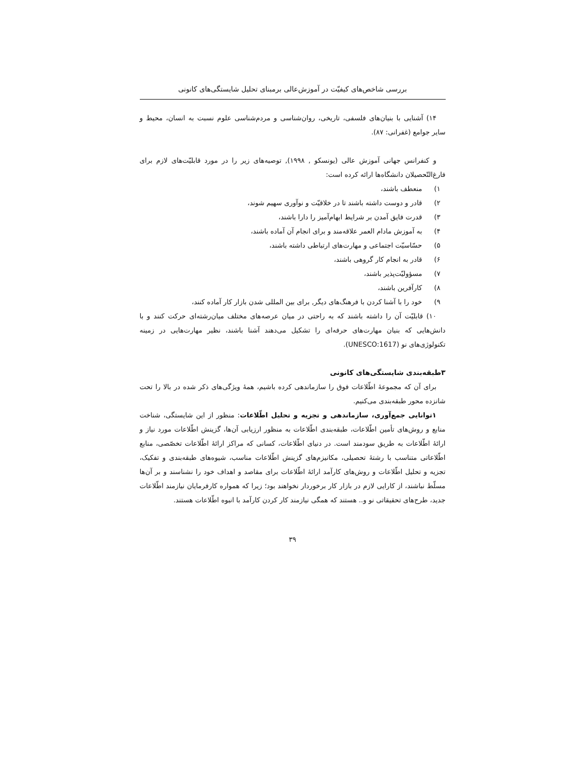بررسی شاخص‌های کیفیّت در آموزش‌عالی برمبنای تحلیل شایستگی‌های کانونی
۱۴) آشنایی با بنیان‌های فلسفی، تاریخی، روان‌شناسی و مردم‌شناسی علوم نسبت به انسان، محیط و سایر جوامع (غفرانی: ۸۷).
و کنفرانس جهانی آموزش عالی (یونسکو , ۱۹۹۸), توصیه‌های زیر را در مورد قابلیّت‌های لازم برای فارغ‌التّحصیلان دانشگاه‌ها ارائه کرده است:
۱) منعطف باشند،
۲) قادر و دوست داشته باشند تا در خلاقیّت و نوآوری سهیم شوند،
۳) قدرت فایق آمدن بر شرایط ابهام‌آمیز را دارا باشند،
۴) به آموزش مادام العمر علاقه‌مند و برای انجام آن آماده باشند،
۵) حسّاسیّت اجتماعی و مهارت‌های ارتباطی داشته باشند،
۶) قادر به انجام کار گروهی باشند،
۷) مسؤولیّت‌پذیر باشند،
۸) کارآفرین باشند،
۹) خود را با آشنا کردن با فرهنگ‌های دیگر, برای بین المللی شدن بازار کار آماده کنند،
۱۰) قابلیّت آن را داشته باشند که به راحتی در میان عرصه‌های مختلف میان‌رشته‌ای حرکت کنند و با دانش‌هایی که بنیان مهارت‌های حرفه‌ای را تشکیل می‌دهند آشنا باشند، نظیر مهارت‌هایی در زمینه تکنولوژی‌های نو (UNESCO:1617).
۳طبقه‌بندی شایستگی‌های کانونی
برای آن که مجموعهٔ اطّلاعات فوق را سازماندهی کرده باشیم، همهٔ ویژگی‌های ذکر شده در بالا را تحت شانزده محور طبقه‌بندی می‌کنیم.
۱توانایی جمع‌آوری، سازماندهی و تجزیه و تحلیل اطّلاعات: منظور از این شایستگی، شناخت منابع و روش‌های تأمین اطّلاعات، طبقه‌بندی اطّلاعات به منظور ارزیابی آن‌ها، گزینش اطّلاعات مورد نیاز و ارائهٔ اطّلاعات به طریق سودمند است. در دنیای اطّلاعات، کسانی که مراکز ارائهٔ اطّلاعات تخصّصی، منابع اطّلاعاتی متناسب با رشتهٔ تحصیلی، مکانیزم‌های گزینش اطّلاعات مناسب، شیوه‌های طبقه‌بندی و تفکیک، تجزیه و تحلیل اطّلاعات و روش‌های کارآمد ارائهٔ اطّلاعات برای مقاصد و اهداف خود را نشناسند و بر آن‌ها مسلّط نباشند، از کارایی لازم در بازار کار برخوردار نخواهند بود؛ زیرا که همواره کارفرمایان نیازمند اطّلاعات جدید، طرح‌های تحقیقاتی نو و.. هستند که همگی نیازمند کار کردن کارآمد با انبوه اطّلاعات هستند.
۳۹